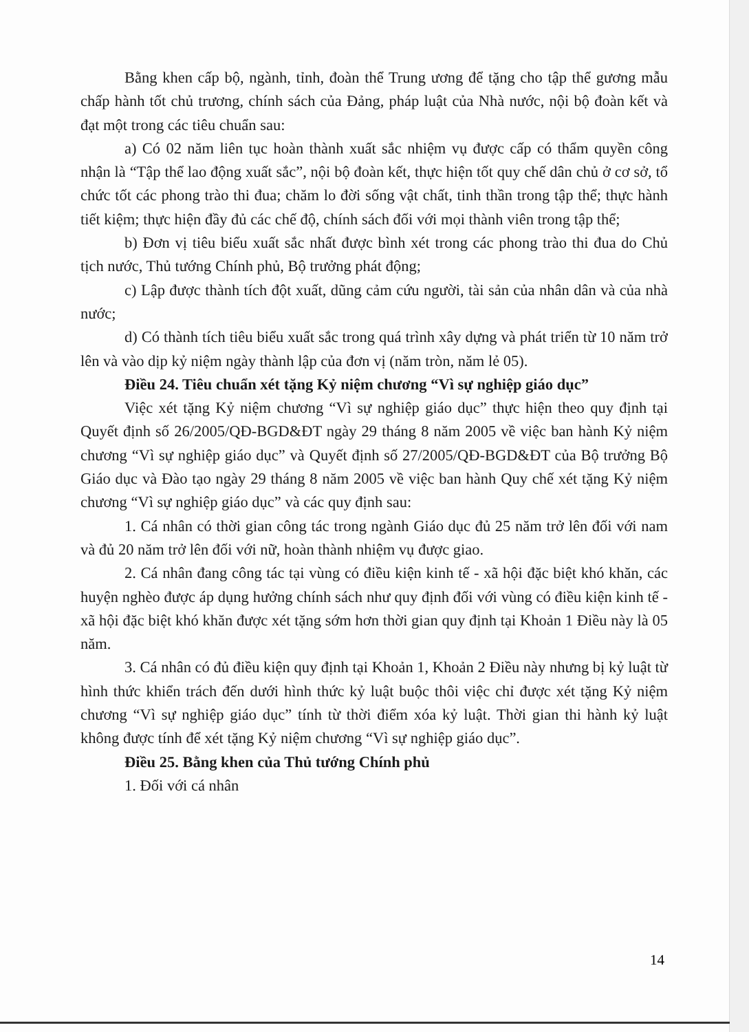Bằng khen cấp bộ, ngành, tỉnh, đoàn thể Trung ương để tặng cho tập thể gương mẫu chấp hành tốt chủ trương, chính sách của Đảng, pháp luật của Nhà nước, nội bộ đoàn kết và đạt một trong các tiêu chuẩn sau:
a) Có 02 năm liên tục hoàn thành xuất sắc nhiệm vụ được cấp có thẩm quyền công nhận là “Tập thể lao động xuất sắc”, nội bộ đoàn kết, thực hiện tốt quy chế dân chủ ở cơ sở, tổ chức tốt các phong trào thi đua; chăm lo đời sống vật chất, tinh thần trong tập thể; thực hành tiết kiệm; thực hiện đầy đủ các chế độ, chính sách đối với mọi thành viên trong tập thể;
b) Đơn vị tiêu biểu xuất sắc nhất được bình xét trong các phong trào thi đua do Chủ tịch nước, Thủ tướng Chính phủ, Bộ trưởng phát động;
c) Lập được thành tích đột xuất, dũng cảm cứu người, tài sản của nhân dân và của nhà nước;
d) Có thành tích tiêu biểu xuất sắc trong quá trình xây dựng và phát triển từ 10 năm trở lên và vào dịp kỷ niệm ngày thành lập của đơn vị (năm tròn, năm lẻ 05).
Điều 24. Tiêu chuẩn xét tặng Kỷ niệm chương “Vì sự nghiệp giáo dục”
Việc xét tặng Kỷ niệm chương “Vì sự nghiệp giáo dục” thực hiện theo quy định tại Quyết định số 26/2005/QĐ-BGD&ĐT ngày 29 tháng 8 năm 2005 về việc ban hành Kỷ niệm chương “Vì sự nghiệp giáo dục” và Quyết định số 27/2005/QĐ-BGD&ĐT của Bộ trưởng Bộ Giáo dục và Đào tạo ngày 29 tháng 8 năm 2005 về việc ban hành Quy chế xét tặng Kỷ niệm chương “Vì sự nghiệp giáo dục” và các quy định sau:
1. Cá nhân có thời gian công tác trong ngành Giáo dục đủ 25 năm trở lên đối với nam và đủ 20 năm trở lên đối với nữ, hoàn thành nhiệm vụ được giao.
2. Cá nhân đang công tác tại vùng có điều kiện kinh tế - xã hội đặc biệt khó khăn, các huyện nghèo được áp dụng hưởng chính sách như quy định đối với vùng có điều kiện kinh tế - xã hội đặc biệt khó khăn được xét tặng sớm hơn thời gian quy định tại Khoản 1 Điều này là 05 năm.
3. Cá nhân có đủ điều kiện quy định tại Khoản 1, Khoản 2 Điều này nhưng bị kỷ luật từ hình thức khiển trách đến dưới hình thức kỷ luật buộc thôi việc chỉ được xét tặng Kỷ niệm chương “Vì sự nghiệp giáo dục” tính từ thời điểm xóa kỷ luật. Thời gian thi hành kỷ luật không được tính để xét tặng Kỷ niệm chương “Vì sự nghiệp giáo dục”.
Điều 25. Bằng khen của Thủ tướng Chính phủ
1. Đối với cá nhân
14